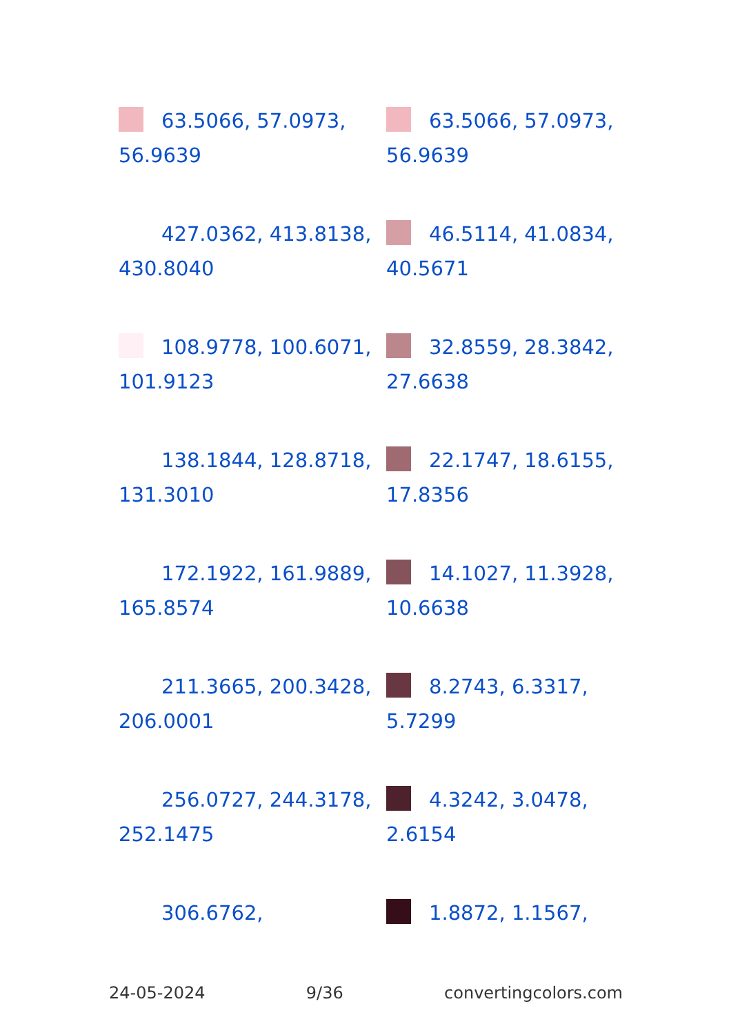63.5066, 57.0973, 56.9639
63.5066, 57.0973, 56.9639
427.0362, 413.8138, 430.8040
46.5114, 41.0834, 40.5671
108.9778, 100.6071, 101.9123
32.8559, 28.3842, 27.6638
138.1844, 128.8718, 131.3010
22.1747, 18.6155, 17.8356
172.1922, 161.9889, 165.8574
14.1027, 11.3928, 10.6638
211.3665, 200.3428, 206.0001
8.2743, 6.3317, 5.7299
256.0727, 244.3178, 252.1475
4.3242, 3.0478, 2.6154
306.6762,
1.8872, 1.1567,
24-05-2024 9/36 convertingcolors.com